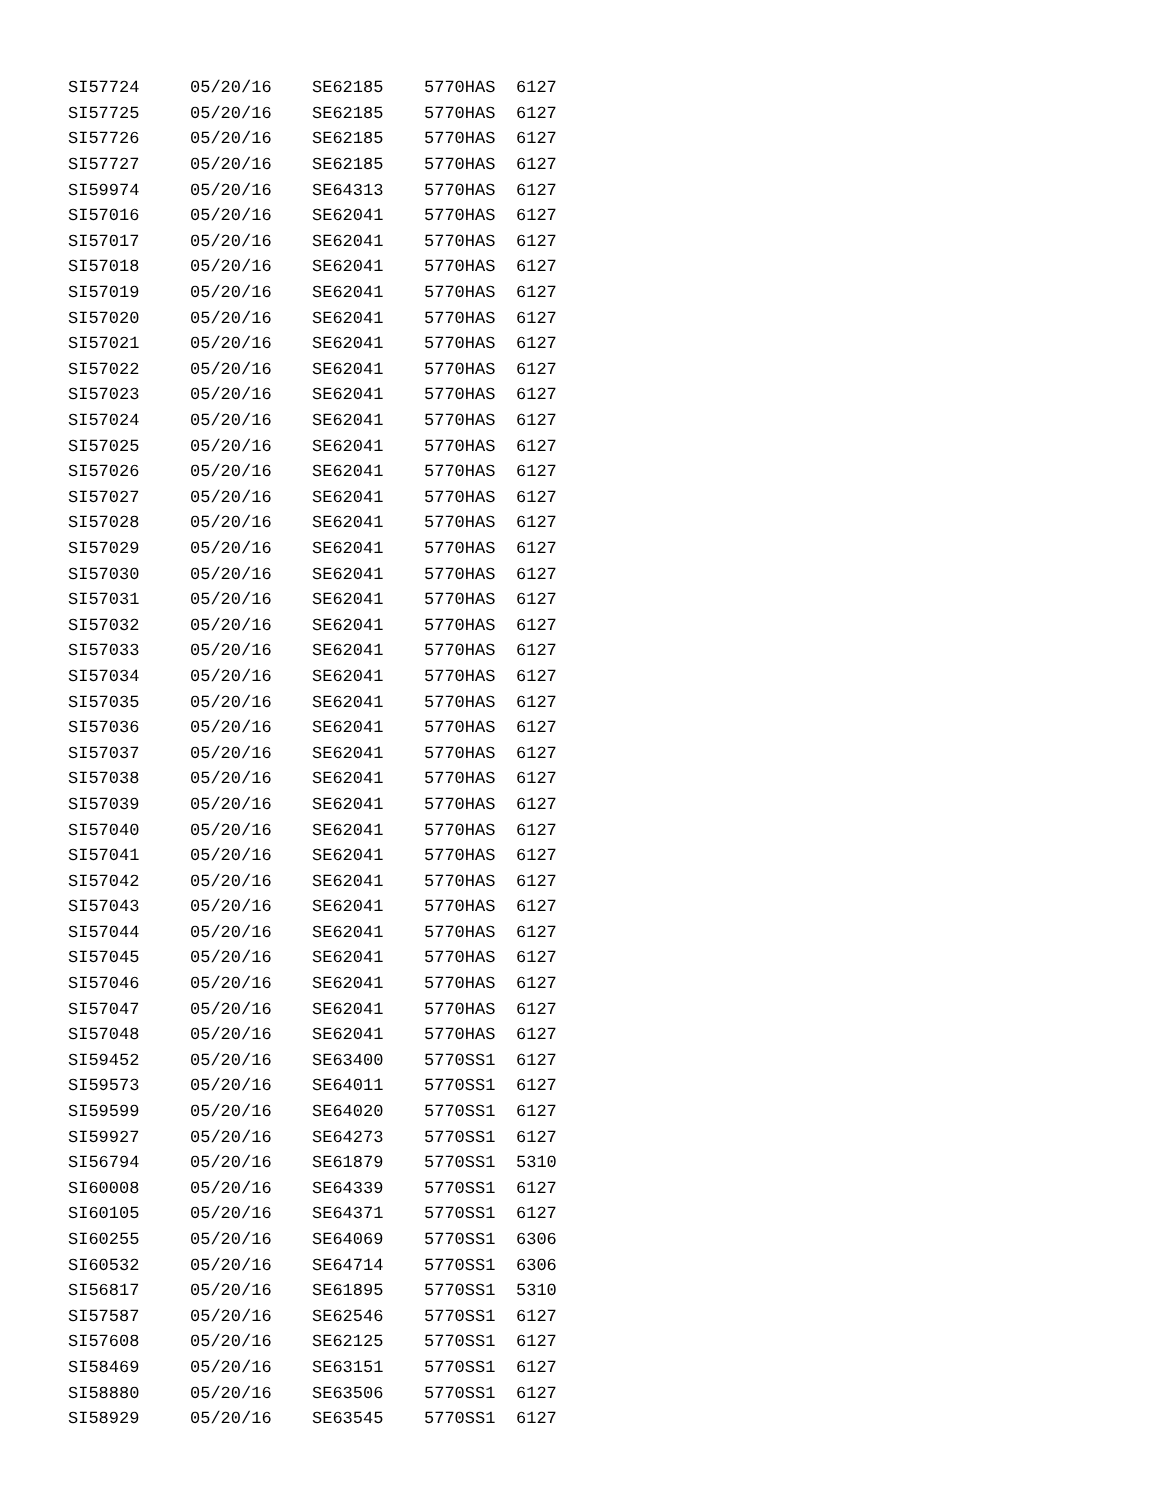| SI57724 | 05/20/16 | SE62185 | 5770HAS | 6127 |
| SI57725 | 05/20/16 | SE62185 | 5770HAS | 6127 |
| SI57726 | 05/20/16 | SE62185 | 5770HAS | 6127 |
| SI57727 | 05/20/16 | SE62185 | 5770HAS | 6127 |
| SI59974 | 05/20/16 | SE64313 | 5770HAS | 6127 |
| SI57016 | 05/20/16 | SE62041 | 5770HAS | 6127 |
| SI57017 | 05/20/16 | SE62041 | 5770HAS | 6127 |
| SI57018 | 05/20/16 | SE62041 | 5770HAS | 6127 |
| SI57019 | 05/20/16 | SE62041 | 5770HAS | 6127 |
| SI57020 | 05/20/16 | SE62041 | 5770HAS | 6127 |
| SI57021 | 05/20/16 | SE62041 | 5770HAS | 6127 |
| SI57022 | 05/20/16 | SE62041 | 5770HAS | 6127 |
| SI57023 | 05/20/16 | SE62041 | 5770HAS | 6127 |
| SI57024 | 05/20/16 | SE62041 | 5770HAS | 6127 |
| SI57025 | 05/20/16 | SE62041 | 5770HAS | 6127 |
| SI57026 | 05/20/16 | SE62041 | 5770HAS | 6127 |
| SI57027 | 05/20/16 | SE62041 | 5770HAS | 6127 |
| SI57028 | 05/20/16 | SE62041 | 5770HAS | 6127 |
| SI57029 | 05/20/16 | SE62041 | 5770HAS | 6127 |
| SI57030 | 05/20/16 | SE62041 | 5770HAS | 6127 |
| SI57031 | 05/20/16 | SE62041 | 5770HAS | 6127 |
| SI57032 | 05/20/16 | SE62041 | 5770HAS | 6127 |
| SI57033 | 05/20/16 | SE62041 | 5770HAS | 6127 |
| SI57034 | 05/20/16 | SE62041 | 5770HAS | 6127 |
| SI57035 | 05/20/16 | SE62041 | 5770HAS | 6127 |
| SI57036 | 05/20/16 | SE62041 | 5770HAS | 6127 |
| SI57037 | 05/20/16 | SE62041 | 5770HAS | 6127 |
| SI57038 | 05/20/16 | SE62041 | 5770HAS | 6127 |
| SI57039 | 05/20/16 | SE62041 | 5770HAS | 6127 |
| SI57040 | 05/20/16 | SE62041 | 5770HAS | 6127 |
| SI57041 | 05/20/16 | SE62041 | 5770HAS | 6127 |
| SI57042 | 05/20/16 | SE62041 | 5770HAS | 6127 |
| SI57043 | 05/20/16 | SE62041 | 5770HAS | 6127 |
| SI57044 | 05/20/16 | SE62041 | 5770HAS | 6127 |
| SI57045 | 05/20/16 | SE62041 | 5770HAS | 6127 |
| SI57046 | 05/20/16 | SE62041 | 5770HAS | 6127 |
| SI57047 | 05/20/16 | SE62041 | 5770HAS | 6127 |
| SI57048 | 05/20/16 | SE62041 | 5770HAS | 6127 |
| SI59452 | 05/20/16 | SE63400 | 5770SS1 | 6127 |
| SI59573 | 05/20/16 | SE64011 | 5770SS1 | 6127 |
| SI59599 | 05/20/16 | SE64020 | 5770SS1 | 6127 |
| SI59927 | 05/20/16 | SE64273 | 5770SS1 | 6127 |
| SI56794 | 05/20/16 | SE61879 | 5770SS1 | 5310 |
| SI60008 | 05/20/16 | SE64339 | 5770SS1 | 6127 |
| SI60105 | 05/20/16 | SE64371 | 5770SS1 | 6127 |
| SI60255 | 05/20/16 | SE64069 | 5770SS1 | 6306 |
| SI60532 | 05/20/16 | SE64714 | 5770SS1 | 6306 |
| SI56817 | 05/20/16 | SE61895 | 5770SS1 | 5310 |
| SI57587 | 05/20/16 | SE62546 | 5770SS1 | 6127 |
| SI57608 | 05/20/16 | SE62125 | 5770SS1 | 6127 |
| SI58469 | 05/20/16 | SE63151 | 5770SS1 | 6127 |
| SI58880 | 05/20/16 | SE63506 | 5770SS1 | 6127 |
| SI58929 | 05/20/16 | SE63545 | 5770SS1 | 6127 |